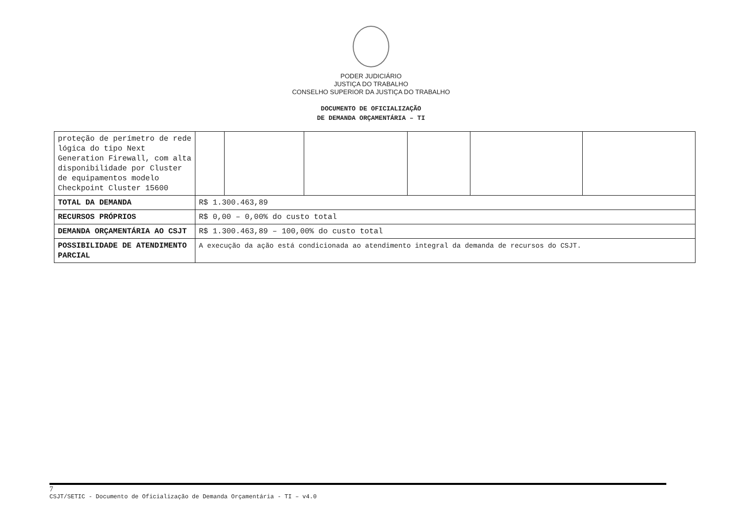PODER JUDICIÁRIO
JUSTIÇA DO TRABALHO
CONSELHO SUPERIOR DA JUSTIÇA DO TRABALHO
DOCUMENTO DE OFICIALIZAÇÃO
DE DEMANDA ORÇAMENTÁRIA – TI
| proteção de perímetro de rede lógica do tipo Next Generation Firewall, com alta disponibilidade por Cluster de equipamentos modelo Checkpoint Cluster 15600 | | | | | | |
| TOTAL DA DEMANDA | R$ 1.300.463,89 | | | | | |
| RECURSOS PRÓPRIOS | R$ 0,00 – 0,00% do custo total | | | | | |
| DEMANDA ORÇAMENTÁRIA AO CSJT | R$ 1.300.463,89 – 100,00% do custo total | | | | | |
| POSSIBILIDADE DE ATENDIMENTO PARCIAL | A execução da ação está condicionada ao atendimento integral da demanda de recursos do CSJT. | | | | | |
7
CSJT/SETIC - Documento de Oficialização de Demanda Orçamentária - TI – v4.0